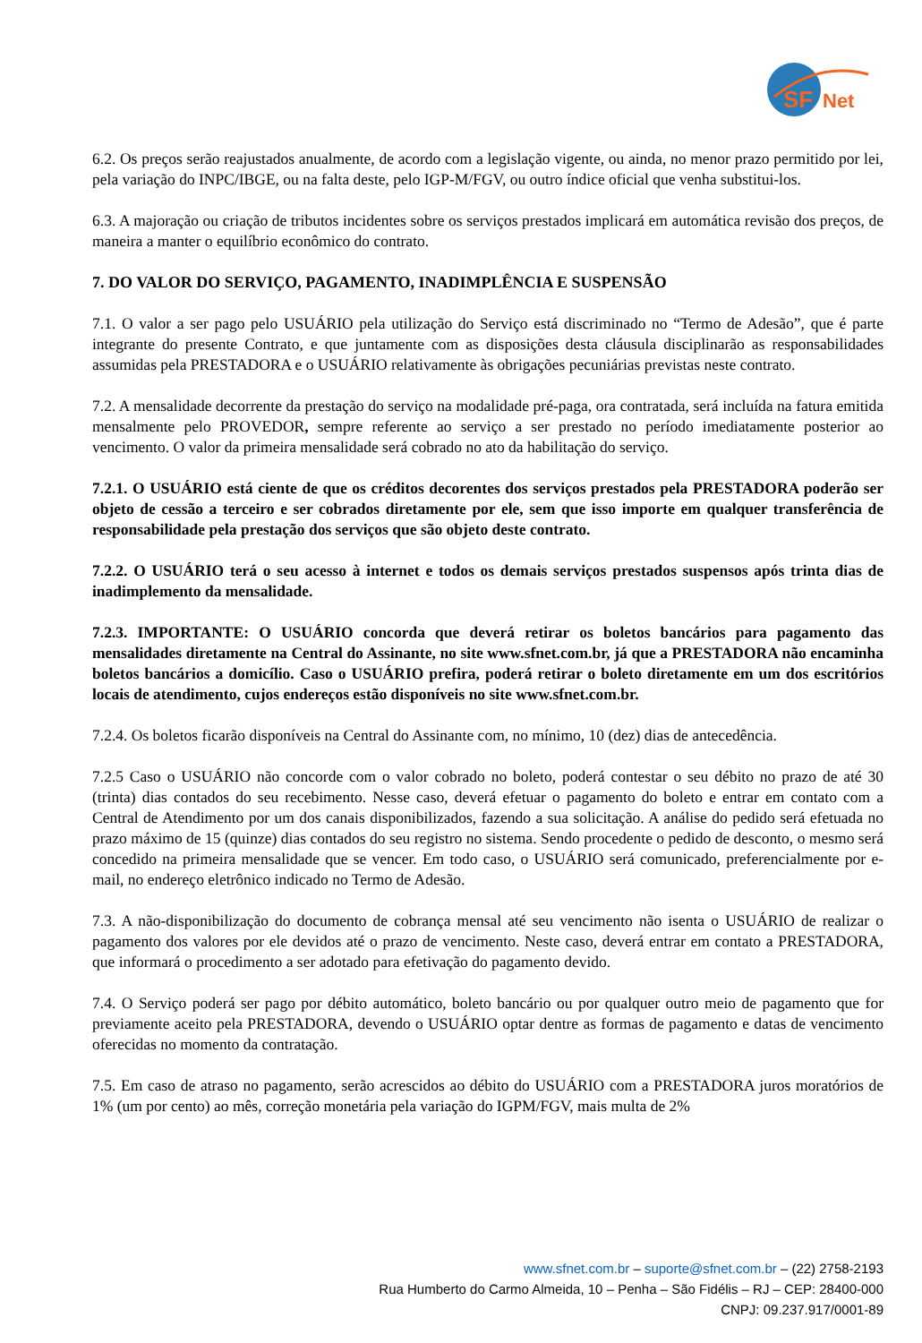SF
Net
6.2. Os preços serão reajustados anualmente, de acordo com a legislação vigente, ou ainda, no menor prazo permitido por lei, pela variação do INPC/IBGE, ou na falta deste, pelo IGP-M/FGV, ou outro índice oficial que venha substitui-los.
6.3. A majoração ou criação de tributos incidentes sobre os serviços prestados implicará em automática revisão dos preços, de maneira a manter o equilíbrio econômico do contrato.
7. DO VALOR DO SERVIÇO, PAGAMENTO, INADIMPLÊNCIA E SUSPENSÃO
7.1. O valor a ser pago pelo USUÁRIO pela utilização do Serviço está discriminado no “Termo de Adesão”, que é parte integrante do presente Contrato, e que juntamente com as disposições desta cláusula disciplinarão as responsabilidades assumidas pela PRESTADORA e o USUÁRIO relativamente às obrigações pecuniárias previstas neste contrato.
7.2. A mensalidade decorrente da prestação do serviço na modalidade pré-paga, ora contratada, será incluída na fatura emitida mensalmente pelo PROVEDOR, sempre referente ao serviço a ser prestado no período imediatamente posterior ao vencimento. O valor da primeira mensalidade será cobrado no ato da habilitação do serviço.
7.2.1. O USUÁRIO está ciente de que os créditos decorentes dos serviços prestados pela PRESTADORA poderão ser objeto de cessão a terceiro e ser cobrados diretamente por ele, sem que isso importe em qualquer transferência de responsabilidade pela prestação dos serviços que são objeto deste contrato.
7.2.2. O USUÁRIO terá o seu acesso à internet e todos os demais serviços prestados suspensos após trinta dias de inadimplemento da mensalidade.
7.2.3. IMPORTANTE: O USUÁRIO concorda que deverá retirar os boletos bancários para pagamento das mensalidades diretamente na Central do Assinante, no site www.sfnet.com.br, já que a PRESTADORA não encaminha boletos bancários a domicílio. Caso o USUÁRIO prefira, poderá retirar o boleto diretamente em um dos escritórios locais de atendimento, cujos endereços estão disponíveis no site www.sfnet.com.br.
7.2.4. Os boletos ficarão disponíveis na Central do Assinante com, no mínimo, 10 (dez) dias de antecedência.
7.2.5 Caso o USUÁRIO não concorde com o valor cobrado no boleto, poderá contestar o seu débito no prazo de até 30 (trinta) dias contados do seu recebimento. Nesse caso, deverá efetuar o pagamento do boleto e entrar em contato com a Central de Atendimento por um dos canais disponibilizados, fazendo a sua solicitação. A análise do pedido será efetuada no prazo máximo de 15 (quinze) dias contados do seu registro no sistema. Sendo procedente o pedido de desconto, o mesmo será concedido na primeira mensalidade que se vencer. Em todo caso, o USUÁRIO será comunicado, preferencialmente por e-mail, no endereço eletrônico indicado no Termo de Adesão.
7.3. A não-disponibilização do documento de cobrança mensal até seu vencimento não isenta o USUÁRIO de realizar o pagamento dos valores por ele devidos até o prazo de vencimento. Neste caso, deverá entrar em contato a PRESTADORA, que informará o procedimento a ser adotado para efetivação do pagamento devido.
7.4. O Serviço poderá ser pago por débito automático, boleto bancário ou por qualquer outro meio de pagamento que for previamente aceito pela PRESTADORA, devendo o USUÁRIO optar dentre as formas de pagamento e datas de vencimento oferecidas no momento da contratação.
7.5. Em caso de atraso no pagamento, serão acrescidos ao débito do USUÁRIO com a PRESTADORA juros moratórios de 1% (um por cento) ao mês, correção monetária pela variação do IGPM/FGV, mais multa de 2%
www.sfnet.com.br – suporte@sfnet.com.br – (22) 2758-2193
Rua Humberto do Carmo Almeida, 10 – Penha – São Fidélis – RJ – CEP: 28400-000
CNPJ: 09.237.917/0001-89